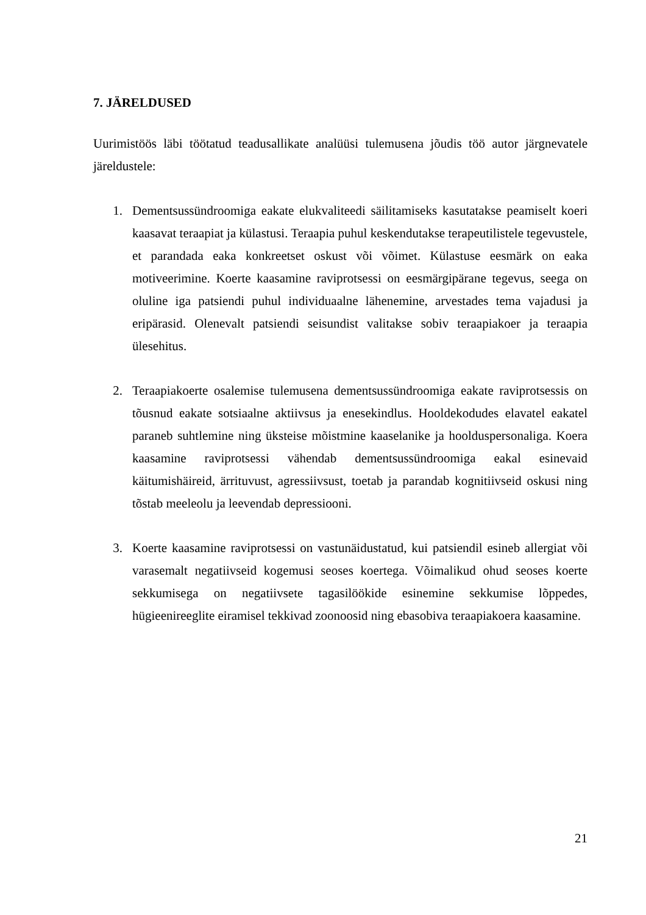7. JÄRELDUSED
Uurimistöös läbi töötatud teadusallikate analüüsi tulemusena jõudis töö autor järgnevatele järeldustele:
1. Dementsussündroomiga eakate elukvaliteedi säilitamiseks kasutatakse peamiselt koeri kaasavat teraapiat ja külastusi. Teraapia puhul keskendutakse terapeutilistele tegevustele, et parandada eaka konkreetset oskust või võimet. Külastuse eesmärk on eaka motiveerimine. Koerte kaasamine raviprotsessi on eesmärgipärane tegevus, seega on oluline iga patsiendi puhul individuaalne lähenemine, arvestades tema vajadusi ja eripärasid. Olenevalt patsiendi seisundist valitakse sobiv teraapiakoer ja teraapia ülesehitus.
2. Teraapiakoerte osalemise tulemusena dementsussündroomiga eakate raviprotsessis on tõusnud eakate sotsiaalne aktiivsus ja enesekindlus. Hooldekodudes elavatel eakatel paraneb suhtlemine ning üksteise mõistmine kaaselanike ja hoolduspersonaliga. Koera kaasamine raviprotsessi vähendab dementsussündroomiga eakal esinevaid käitumishäireid, ärrituvust, agressiivsust, toetab ja parandab kognitiivseid oskusi ning tõstab meeleolu ja leevendab depressiooni.
3. Koerte kaasamine raviprotsessi on vastunäidustatud, kui patsiendil esineb allergiat või varasemalt negatiivseid kogemusi seoses koertega. Võimalikud ohud seoses koerte sekkumisega on negatiivsete tagasilöökide esinemine sekkumise lõppedes, hügieenireeglite eiramisel tekkivad zoonoosid ning ebasobiva teraapiakoera kaasamine.
21